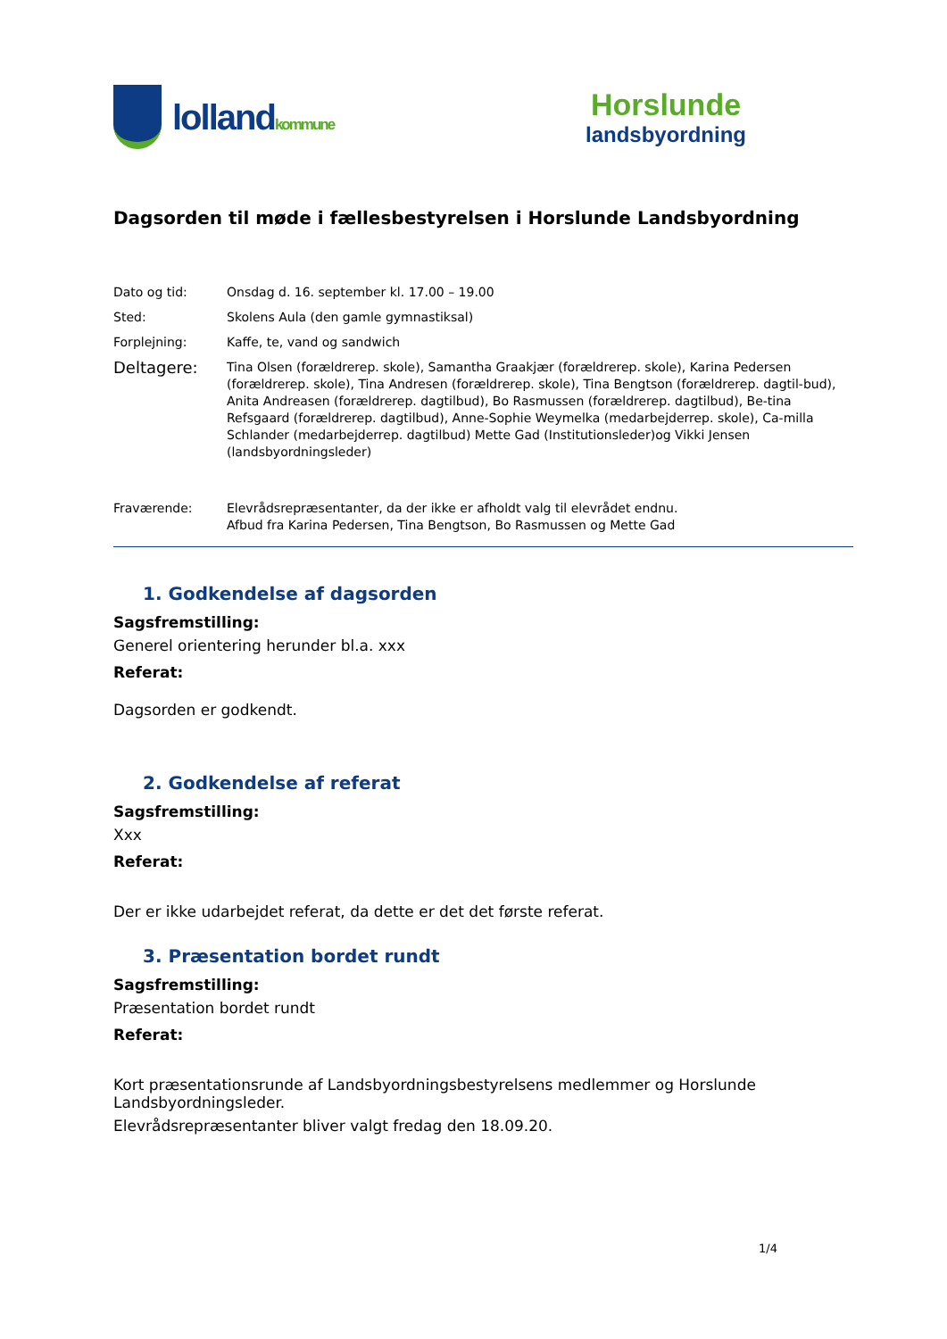lolland kommune
Horslunde
landsbyordning
Dagsorden til møde i fællesbestyrelsen i Horslunde Landsbyordning
Dato og tid: Onsdag d. 16. september kl. 17.00 – 19.00
Sted: Skolens Aula (den gamle gymnastiksal)
Forplejning: Kaffe, te, vand og sandwich
Deltagere:
Tina Olsen (forældrerep. skole), Samantha Graakjær (forældrerep. skole), Karina Pedersen (forældrerep. skole), Tina Andresen (forældrerep. skole), Tina Bengtson (forældrerep. dagtil-bud), Anita Andreasen (forældrerep. dagtilbud), Bo Rasmussen (forældrerep. dagtilbud), Be-tina Refsgaard (forældrerep. dagtilbud), Anne-Sophie Weymelka (medarbejderrep. skole), Ca-milla Schlander (medarbejderrep. dagtilbud) Mette Gad (Institutionsleder)og Vikki Jensen (landsbyordningsleder)
Fraværende: Elevrådsrepræsentanter, da der ikke er afholdt valg til elevrådet endnu.
Afbud fra Karina Pedersen, Tina Bengtson, Bo Rasmussen og Mette Gad
1. Godkendelse af dagsorden
Sagsfremstilling:
Generel orientering herunder bl.a. xxx
Referat:
Dagsorden er godkendt.
2. Godkendelse af referat
Sagsfremstilling:
Xxx
Referat:
Der er ikke udarbejdet referat, da dette er det det første referat.
3. Præsentation bordet rundt
Sagsfremstilling:
Præsentation bordet rundt
Referat:
Kort præsentationsrunde af Landsbyordningsbestyrelsens medlemmer og Horslunde Landsbyordningsleder.
Elevrådsrepræsentanter bliver valgt fredag den 18.09.20.
1/4